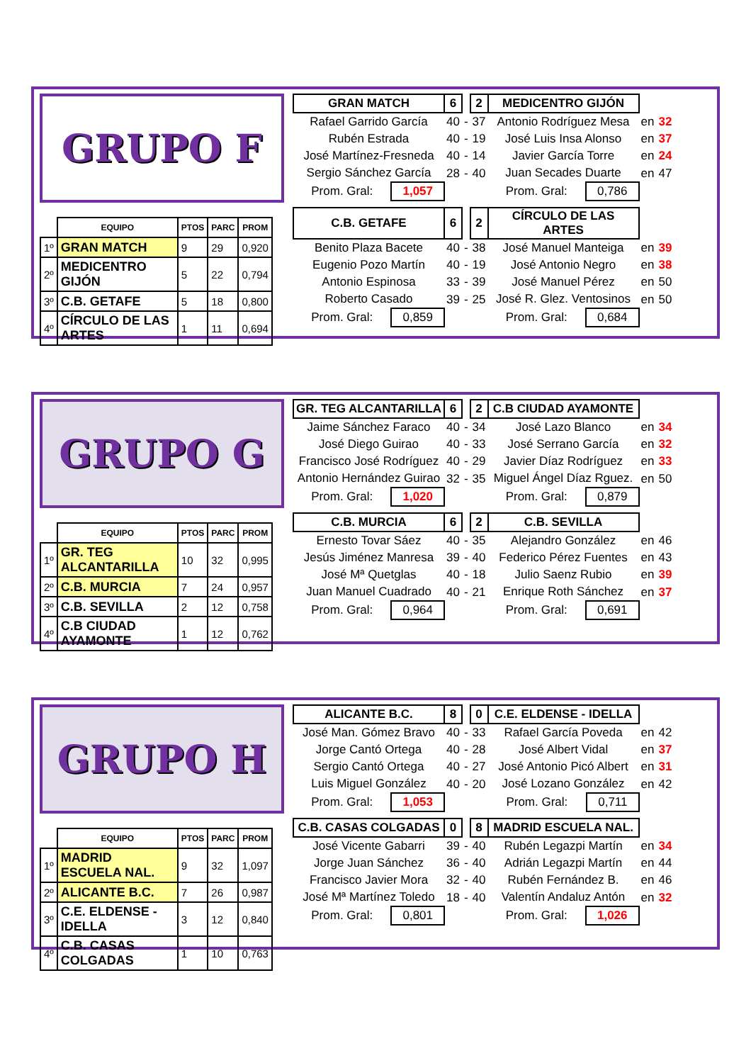GRUPO F
| | EQUIPO | PTOS | PARC | PROM |
| 1º | GRAN MATCH | 9 | 29 | 0,920 |
| 2º | MEDICENTRO GIJÓN | 5 | 22 | 0,794 |
| 3º | C.B. GETAFE | 5 | 18 | 0,800 |
| 4º | CÍRCULO DE LAS ARTES | 1 | 11 | 0,694 |
| GRAN MATCH | | 6 | | 2 | MEDICENTRO GIJÓN | | | |
| Rafael Garrido García | | 40 | - | 37 | Antonio Rodríguez Mesa | | en | 32 |
| Rubén Estrada | | 40 | - | 19 | José Luis Insa Alonso | | en | 37 |
| José Martínez-Fresneda | | 40 | - | 14 | Javier García Torre | | en | 24 |
| Sergio Sánchez García | | 28 | - | 40 | Juan Secades Duarte | | en | 47 |
| Prom. Gral: | 1,057 | | | | Prom. Gral: | 0,786 | | |
| C.B. GETAFE | | 6 | | 2 | CÍRCULO DE LAS ARTES | | | |
| Benito Plaza Bacete | | 40 | - | 38 | José Manuel Manteiga | | en | 39 |
| Eugenio Pozo Martín | | 40 | - | 19 | José Antonio Negro | | en | 38 |
| Antonio Espinosa | | 33 | - | 39 | José Manuel Pérez | | en | 50 |
| Roberto Casado | | 39 | - | 25 | José R. Glez. Ventosinos | | en | 50 |
| Prom. Gral: | 0,859 | | | | Prom. Gral: | 0,684 | | |
GRUPO G
| | EQUIPO | PTOS | PARC | PROM |
| 1º | GR. TEG ALCANTARILLA | 10 | 32 | 0,995 |
| 2º | C.B. MURCIA | 7 | 24 | 0,957 |
| 3º | C.B. SEVILLA | 2 | 12 | 0,758 |
| 4º | C.B CIUDAD AYAMONTE | 1 | 12 | 0,762 |
| GR. TEG ALCANTARILLA | | 6 | | 2 | C.B CIUDAD AYAMONTE | | | |
| Jaime Sánchez Faraco | | 40 | - | 34 | José Lazo Blanco | | en | 34 |
| José Diego Guirao | | 40 | - | 33 | José Serrano García | | en | 32 |
| Francisco José Rodríguez | | 40 | - | 29 | Javier Díaz Rodríguez | | en | 33 |
| Antonio Hernández Guirao | | 32 | - | 35 | Miguel Ángel Díaz Rguez. | | en | 50 |
| Prom. Gral: | 1,020 | | | | Prom. Gral: | 0,879 | | |
| C.B. MURCIA | | 6 | | 2 | C.B. SEVILLA | | | |
| Ernesto Tovar Sáez | | 40 | - | 35 | Alejandro González | | en | 46 |
| Jesús Jiménez Manresa | | 39 | - | 40 | Federico Pérez Fuentes | | en | 43 |
| José Mª Quetglas | | 40 | - | 18 | Julio Saenz Rubio | | en | 39 |
| Juan Manuel Cuadrado | | 40 | - | 21 | Enrique Roth Sánchez | | en | 37 |
| Prom. Gral: | 0,964 | | | | Prom. Gral: | 0,691 | | |
GRUPO H
| | EQUIPO | PTOS | PARC | PROM |
| 1º | MADRID ESCUELA NAL. | 9 | 32 | 1,097 |
| 2º | ALICANTE B.C. | 7 | 26 | 0,987 |
| 3º | C.E. ELDENSE - IDELLA | 3 | 12 | 0,840 |
| 4º | C.B. CASAS COLGADAS | 1 | 10 | 0,763 |
| ALICANTE B.C. | | 8 | | 0 | C.E. ELDENSE - IDELLA | | | |
| José Man. Gómez Bravo | | 40 | - | 33 | Rafael García Poveda | | en | 42 |
| Jorge Cantó Ortega | | 40 | - | 28 | José Albert Vidal | | en | 37 |
| Sergio Cantó Ortega | | 40 | - | 27 | José Antonio Picó Albert | | en | 31 |
| Luis Miguel González | | 40 | - | 20 | José Lozano González | | en | 42 |
| Prom. Gral: | 1,053 | | | | Prom. Gral: | 0,711 | | |
| C.B. CASAS COLGADAS | | 0 | | 8 | MADRID ESCUELA NAL. | | | |
| José Vicente Gabarri | | 39 | - | 40 | Rubén Legazpi Martín | | en | 34 |
| Jorge Juan Sánchez | | 36 | - | 40 | Adrián Legazpi Martín | | en | 44 |
| Francisco Javier Mora | | 32 | - | 40 | Rubén Fernández B. | | en | 46 |
| José Mª Martínez Toledo | | 18 | - | 40 | Valentín Andaluz Antón | | en | 32 |
| Prom. Gral: | 0,801 | | | | Prom. Gral: | 1,026 | | |